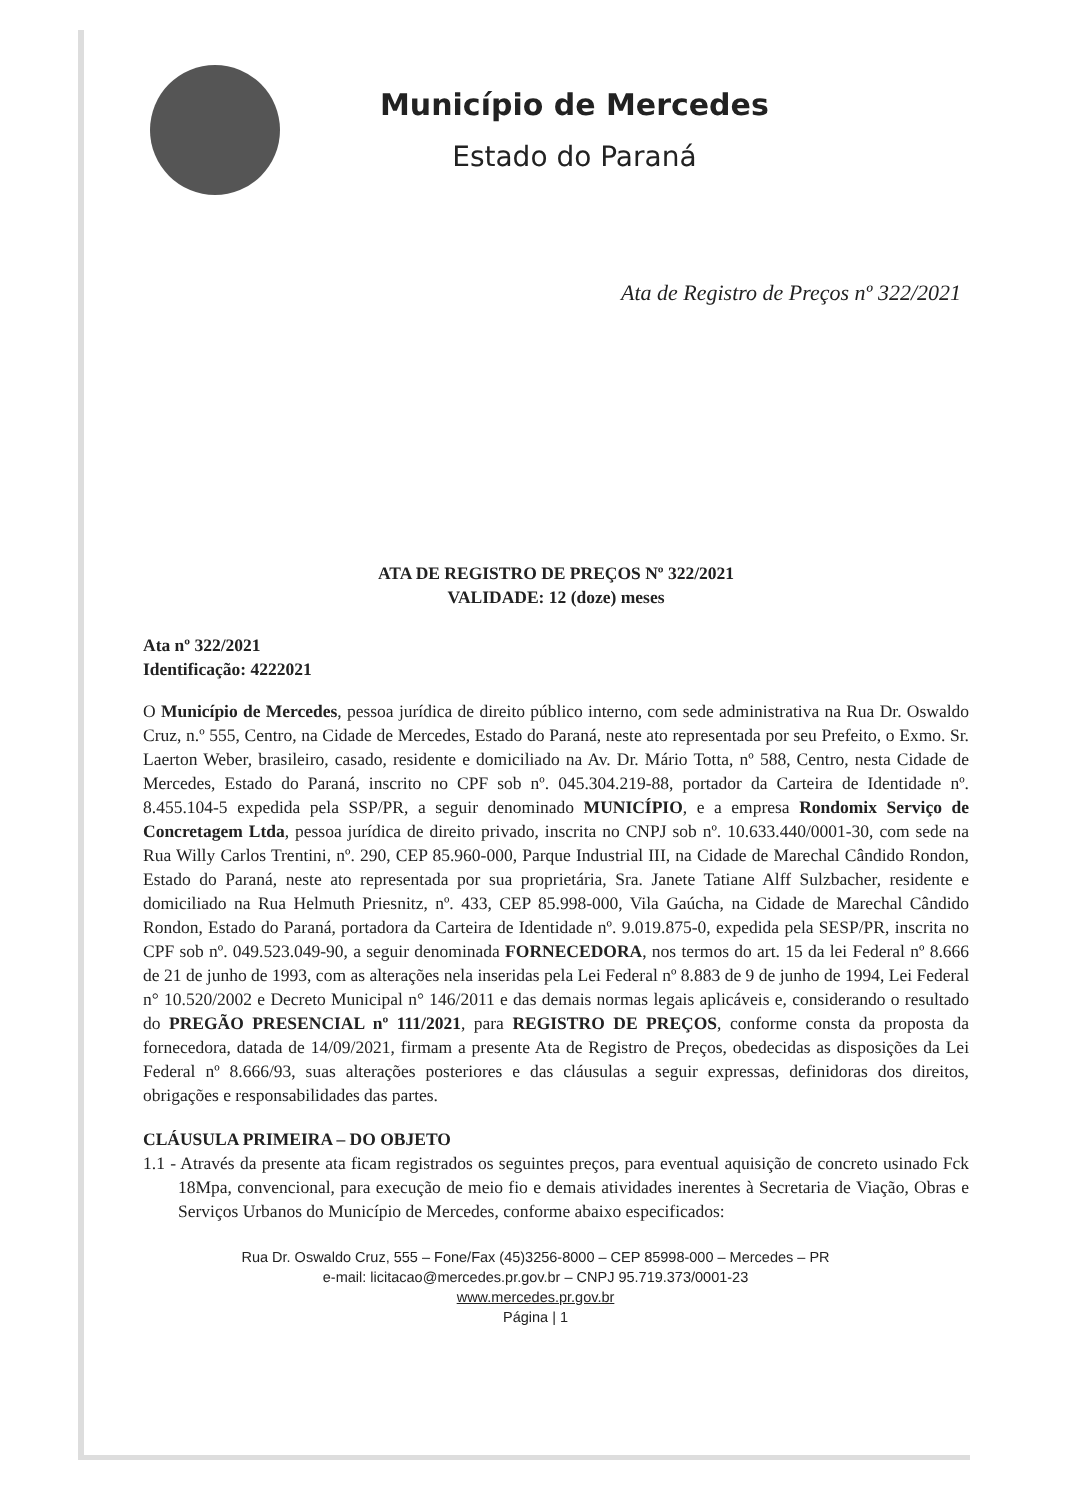Município de Mercedes
Estado do Paraná
Ata de Registro de Preços nº 322/2021
ATA DE REGISTRO DE PREÇOS Nº 322/2021
VALIDADE: 12 (doze) meses
Ata nº 322/2021
Identificação: 4222021
O Município de Mercedes, pessoa jurídica de direito público interno, com sede administrativa na Rua Dr. Oswaldo Cruz, n.º 555, Centro, na Cidade de Mercedes, Estado do Paraná, neste ato representada por seu Prefeito, o Exmo. Sr. Laerton Weber, brasileiro, casado, residente e domiciliado na Av. Dr. Mário Totta, nº 588, Centro, nesta Cidade de Mercedes, Estado do Paraná, inscrito no CPF sob nº. 045.304.219-88, portador da Carteira de Identidade nº. 8.455.104-5 expedida pela SSP/PR, a seguir denominado MUNICÍPIO, e a empresa Rondomix Serviço de Concretagem Ltda, pessoa jurídica de direito privado, inscrita no CNPJ sob nº. 10.633.440/0001-30, com sede na Rua Willy Carlos Trentini, nº. 290, CEP 85.960-000, Parque Industrial III, na Cidade de Marechal Cândido Rondon, Estado do Paraná, neste ato representada por sua proprietária, Sra. Janete Tatiane Alff Sulzbacher, residente e domiciliado na Rua Helmuth Priesnitz, nº. 433, CEP 85.998-000, Vila Gaúcha, na Cidade de Marechal Cândido Rondon, Estado do Paraná, portadora da Carteira de Identidade nº. 9.019.875-0, expedida pela SESP/PR, inscrita no CPF sob nº. 049.523.049-90, a seguir denominada FORNECEDORA, nos termos do art. 15 da lei Federal nº 8.666 de 21 de junho de 1993, com as alterações nela inseridas pela Lei Federal nº 8.883 de 9 de junho de 1994, Lei Federal n° 10.520/2002 e Decreto Municipal n° 146/2011 e das demais normas legais aplicáveis e, considerando o resultado do PREGÃO PRESENCIAL nº 111/2021, para REGISTRO DE PREÇOS, conforme consta da proposta da fornecedora, datada de 14/09/2021, firmam a presente Ata de Registro de Preços, obedecidas as disposições da Lei Federal nº 8.666/93, suas alterações posteriores e das cláusulas a seguir expressas, definidoras dos direitos, obrigações e responsabilidades das partes.
CLÁUSULA PRIMEIRA – DO OBJETO
1.1 - Através da presente ata ficam registrados os seguintes preços, para eventual aquisição de concreto usinado Fck 18Mpa, convencional, para execução de meio fio e demais atividades inerentes à Secretaria de Viação, Obras e Serviços Urbanos do Município de Mercedes, conforme abaixo especificados:
Rua Dr. Oswaldo Cruz, 555 – Fone/Fax (45)3256-8000 – CEP 85998-000 – Mercedes – PR
e-mail: licitacao@mercedes.pr.gov.br – CNPJ 95.719.373/0001-23
www.mercedes.pr.gov.br
Página | 1